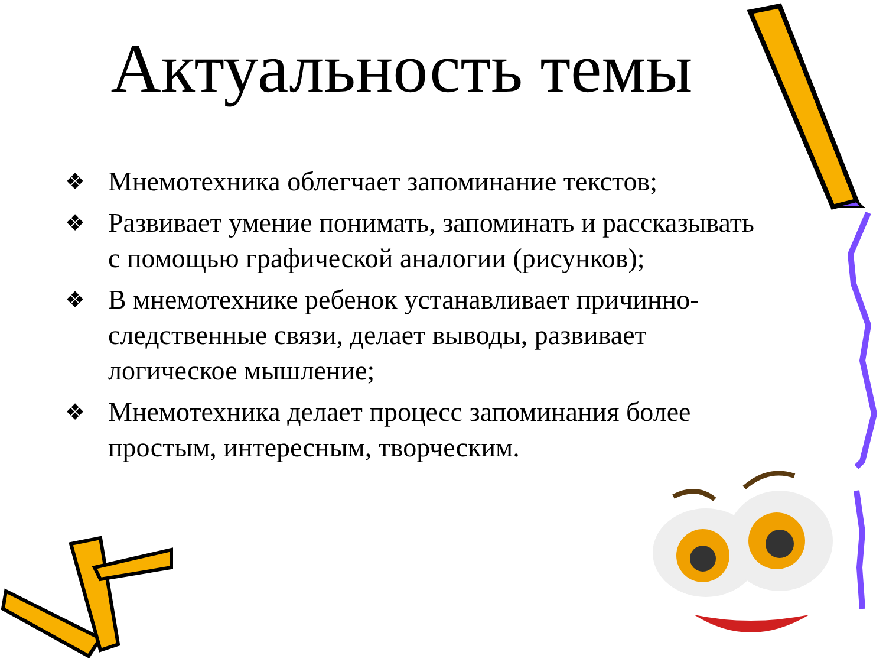Актуальность темы
❖ Мнемотехника облегчает запоминание текстов;
❖ Развивает умение понимать, запоминать и рассказывать с помощью графической аналогии (рисунков);
❖ В мнемотехнике ребенок устанавливает причинно-следственные связи, делает выводы, развивает логическое мышление;
❖ Мнемотехника делает процесс запоминания более простым, интересным, творческим.